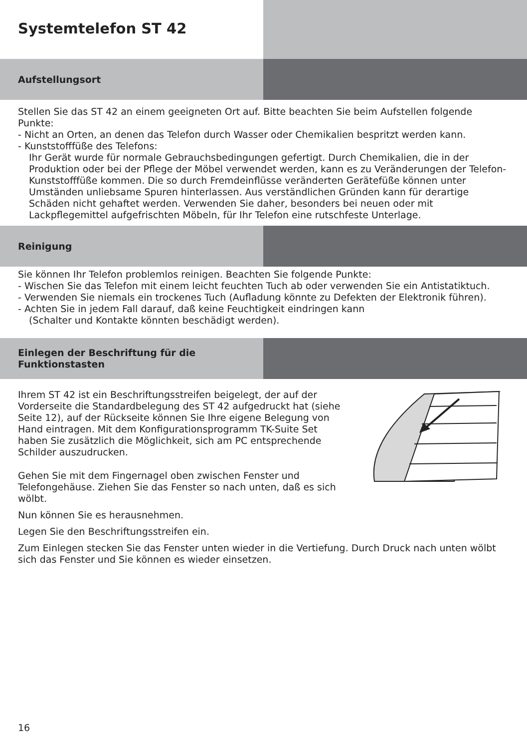Systemtelefon ST 42
Aufstellungsort
Stellen Sie das ST 42 an einem geeigneten Ort auf. Bitte beachten Sie beim Aufstellen folgende Punkte:
- Nicht an Orten, an denen das Telefon durch Wasser oder Chemikalien bespritzt werden kann.
- Kunststofffüße des Telefons:
Ihr Gerät wurde für normale Gebrauchsbedingungen gefertigt. Durch Chemikalien, die in der Produktion oder bei der Pflege der Möbel verwendet werden, kann es zu Veränderungen der Telefon-Kunststofffüße kommen. Die so durch Fremdeinflüsse veränderten Gerätefüße können unter Umständen unliebsame Spuren hinterlassen. Aus verständlichen Gründen kann für derartige Schäden nicht gehaftet werden. Verwenden Sie daher, besonders bei neuen oder mit Lackpflegemittel aufgefrischten Möbeln, für Ihr Telefon eine rutschfeste Unterlage.
Reinigung
Sie können Ihr Telefon problemlos reinigen. Beachten Sie folgende Punkte:
- Wischen Sie das Telefon mit einem leicht feuchten Tuch ab oder verwenden Sie ein Antistatiktuch.
- Verwenden Sie niemals ein trockenes Tuch (Aufladung könnte zu Defekten der Elektronik führen).
- Achten Sie in jedem Fall darauf, daß keine Feuchtigkeit eindringen kann
(Schalter und Kontakte könnten beschädigt werden).
Einlegen der Beschriftung für die
Funktionstasten
Ihrem ST 42 ist ein Beschriftungsstreifen beigelegt, der auf der Vorderseite die Standardbelegung des ST 42 aufgedruckt hat (siehe Seite 12), auf der Rückseite können Sie Ihre eigene Belegung von Hand eintragen. Mit dem Konfigurationsprogramm TK-Suite Set haben Sie zusätzlich die Möglichkeit, sich am PC entsprechende Schilder auszudrucken.
Gehen Sie mit dem Fingernagel oben zwischen Fenster und Telefongehäuse. Ziehen Sie das Fenster so nach unten, daß es sich wölbt.
Nun können Sie es herausnehmen.
Legen Sie den Beschriftungsstreifen ein.
Zum Einlegen stecken Sie das Fenster unten wieder in die Vertiefung. Durch Druck nach unten wölbt sich das Fenster und Sie können es wieder einsetzen.
16